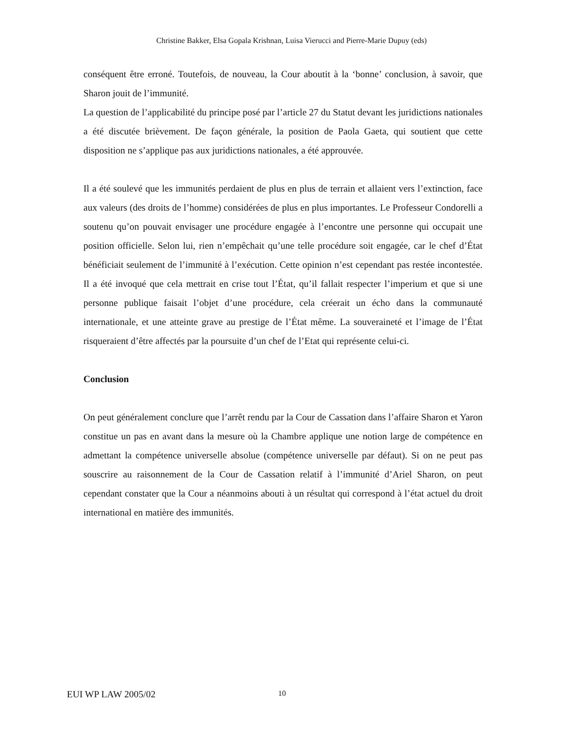Christine Bakker, Elsa Gopala Krishnan, Luisa Vierucci and Pierre-Marie Dupuy (eds)
conséquent être erroné. Toutefois, de nouveau, la Cour aboutit à la ‘bonne’ conclusion, à savoir, que Sharon jouit de l’immunité.
La question de l’applicabilité du principe posé par l’article 27 du Statut devant les juridictions nationales a été discutée brièvement. De façon générale, la position de Paola Gaeta, qui soutient que cette disposition ne s’applique pas aux juridictions nationales, a été approuvée.
Il a été soulevé que les immunités perdaient de plus en plus de terrain et allaient vers l’extinction, face aux valeurs (des droits de l’homme) considérées de plus en plus importantes. Le Professeur Condorelli a soutenu qu’on pouvait envisager une procédure engagée à l’encontre une personne qui occupait une position officielle. Selon lui, rien n’empêchait qu’une telle procédure soit engagée, car le chef d’État bénéficiait seulement de l’immunité à l’exécution. Cette opinion n’est cependant pas restée incontestée. Il a été invoqué que cela mettrait en crise tout l’État, qu’il fallait respecter l’imperium et que si une personne publique faisait l’objet d’une procédure, cela créerait un écho dans la communauté internationale, et une atteinte grave au prestige de l’État même. La souveraineté et l’image de l’État risqueraient d’être affectés par la poursuite d’un chef de l’Etat qui représente celui-ci.
Conclusion
On peut généralement conclure que l’arrêt rendu par la Cour de Cassation dans l’affaire Sharon et Yaron constitue un pas en avant dans la mesure où la Chambre applique une notion large de compétence en admettant la compétence universelle absolue (compétence universelle par défaut). Si on ne peut pas souscrire au raisonnement de la Cour de Cassation relatif à l’immunité d’Ariel Sharon, on peut cependant constater que la Cour a néanmoins abouti à un résultat qui correspond à l’état actuel du droit international en matière des immunités.
EUI WP LAW 2005/02 10